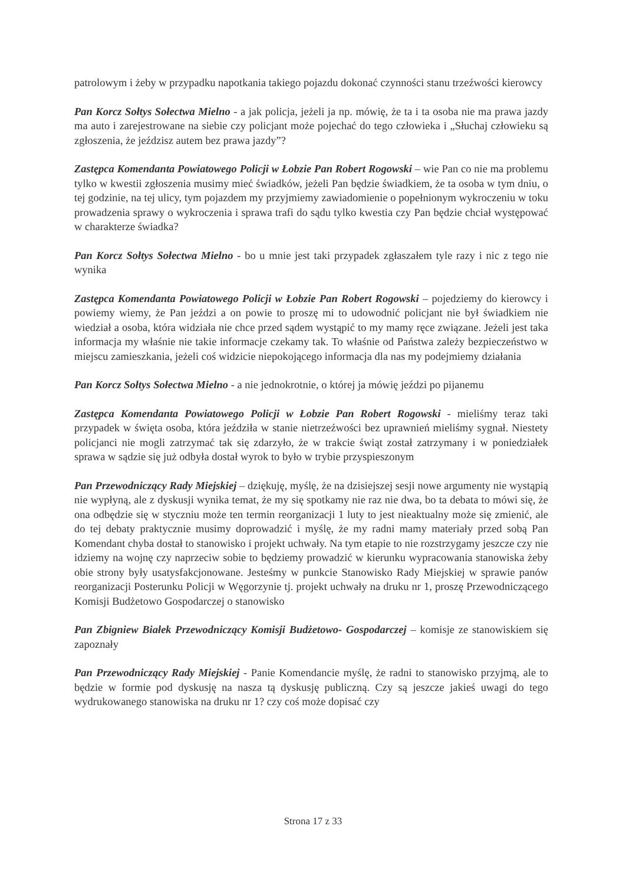patrolowym i żeby w przypadku napotkania takiego pojazdu dokonać czynności stanu trzeźwości kierowcy
Pan Korcz Sołtys Sołectwa Mielno - a jak policja, jeżeli ja np. mówię, że ta i ta osoba nie ma prawa jazdy ma auto i zarejestrowane na siebie czy policjant może pojechać do tego człowieka i „Słuchaj człowieku są zgłoszenia, że jeździsz autem bez prawa jazdy”?
Zastępca Komendanta Powiatowego Policji w Łobzie Pan Robert Rogowski – wie Pan co nie ma problemu tylko w kwestii zgłoszenia musimy mieć świadków, jeżeli Pan będzie świadkiem, że ta osoba w tym dniu, o tej godzinie, na tej ulicy, tym pojazdem my przyjmiemy zawiadomienie o popełnionym wykroczeniu w toku prowadzenia sprawy o wykroczenia i sprawa trafi do sądu tylko kwestia czy Pan będzie chciał występować w charakterze świadka?
Pan Korcz Sołtys Sołectwa Mielno - bo u mnie jest taki przypadek zgłaszałem tyle razy i nic z tego nie wynika
Zastępca Komendanta Powiatowego Policji w Łobzie Pan Robert Rogowski – pojedziemy do kierowcy i powiemy wiemy, że Pan jeździ a on powie to proszę mi to udowodnić policjant nie był świadkiem nie wiedział a osoba, która widziała nie chce przed sądem wystąpić to my mamy ręce związane. Jeżeli jest taka informacja my właśnie nie takie informacje czekamy tak. To właśnie od Państwa zależy bezpieczeństwo w miejscu zamieszkania, jeżeli coś widzicie niepokojącego informacja dla nas my podejmiemy działania
Pan Korcz Sołtys Sołectwa Mielno - a nie jednokrotnie, o której ja mówię jeździ po pijanemu
Zastępca Komendanta Powiatowego Policji w Łobzie Pan Robert Rogowski - mieliśmy teraz taki przypadek w święta osoba, która jeździła w stanie nietrzeźwości bez uprawnień mieliśmy sygnał. Niestety policjanci nie mogli zatrzymać tak się zdarzyło, że w trakcie świąt został zatrzymany i w poniedziałek sprawa w sądzie się już odbyła dostał wyrok to było w trybie przyspieszonym
Pan Przewodniczący Rady Miejskiej – dziękuję, myślę, że na dzisiejszej sesji nowe argumenty nie wystąpią nie wypłyną, ale z dyskusji wynika temat, że my się spotkamy nie raz nie dwa, bo ta debata to mówi się, że ona odbędzie się w styczniu może ten termin reorganizacji 1 luty to jest nieaktualny może się zmienić, ale do tej debaty praktycznie musimy doprowadzić i myślę, że my radni mamy materiały przed sobą Pan Komendant chyba dostał to stanowisko i projekt uchwały. Na tym etapie to nie rozstrzygamy jeszcze czy nie idziemy na wojnę czy naprzeciw sobie to będziemy prowadzić w kierunku wypracowania stanowiska żeby obie strony były usatysfakcjonowane. Jesteśmy w punkcie Stanowisko Rady Miejskiej w sprawie panów reorganizacji Posterunku Policji w Węgorzynie tj. projekt uchwały na druku nr 1, proszę Przewodniczącego Komisji Budżetowo Gospodarczej o stanowisko
Pan Zbigniew Białek Przewodniczący Komisji Budżetowo- Gospodarczej – komisje ze stanowiskiem się zapoznały
Pan Przewodniczący Rady Miejskiej - Panie Komendancie myślę, że radni to stanowisko przyjmą, ale to będzie w formie pod dyskusję na nasza tą dyskusję publiczną. Czy są jeszcze jakieś uwagi do tego wydrukowanego stanowiska na druku nr 1? czy coś może dopisać czy
Strona 17 z 33